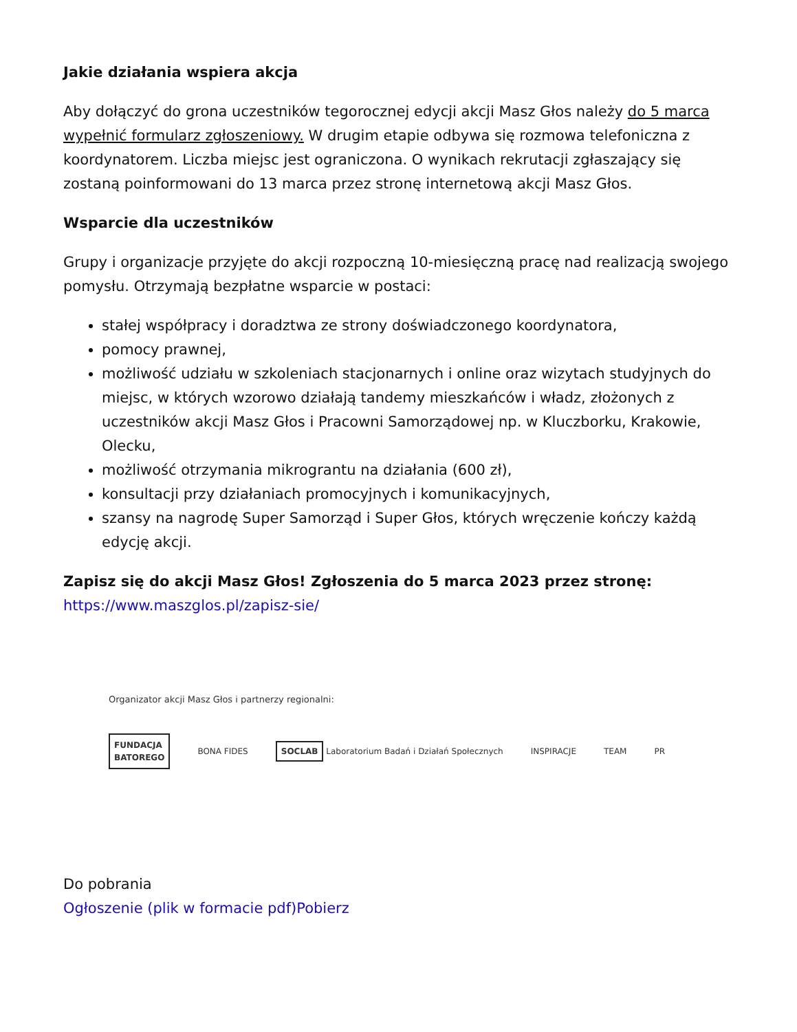Jakie działania wspiera akcja
Aby dołączyć do grona uczestników tegorocznej edycji akcji Masz Głos należy do 5 marca wypełnić formularz zgłoszeniowy. W drugim etapie odbywa się rozmowa telefoniczna z koordynatorem. Liczba miejsc jest ograniczona. O wynikach rekrutacji zgłaszający się zostaną poinformowani do 13 marca przez stronę internetową akcji Masz Głos.
Wsparcie dla uczestników
Grupy i organizacje przyjęte do akcji rozpoczną 10-miesięczną pracę nad realizacją swojego pomysłu. Otrzymają bezpłatne wsparcie w postaci:
stałej współpracy i doradztwa ze strony doświadczonego koordynatora,
pomocy prawnej,
możliwość udziału w szkoleniach stacjonarnych i online oraz wizytach studyjnych do miejsc, w których wzorowo działają tandemy mieszkańców i władz, złożonych z uczestników akcji Masz Głos i Pracowni Samorządowej np. w Kluczborku, Krakowie, Olecku,
możliwość otrzymania mikrograntu na działania (600 zł),
konsultacji przy działaniach promocyjnych i komunikacyjnych,
szansy na nagrodę Super Samorząd i Super Głos, których wręczenie kończy każdą edycję akcji.
Zapisz się do akcji Masz Głos! Zgłoszenia do 5 marca 2023 przez stronę:
https://www.maszglos.pl/zapisz-sie/
Organizator akcji Masz Głos i partnerzy regionalni:
FUNDACJA
BATOREGO
BONA FIDES
SOCLAB Laboratorium Badań i Działań Społecznych
INSPIRACJE TEAM PR
Do pobrania
Ogłoszenie (plik w formacie pdf)Pobierz